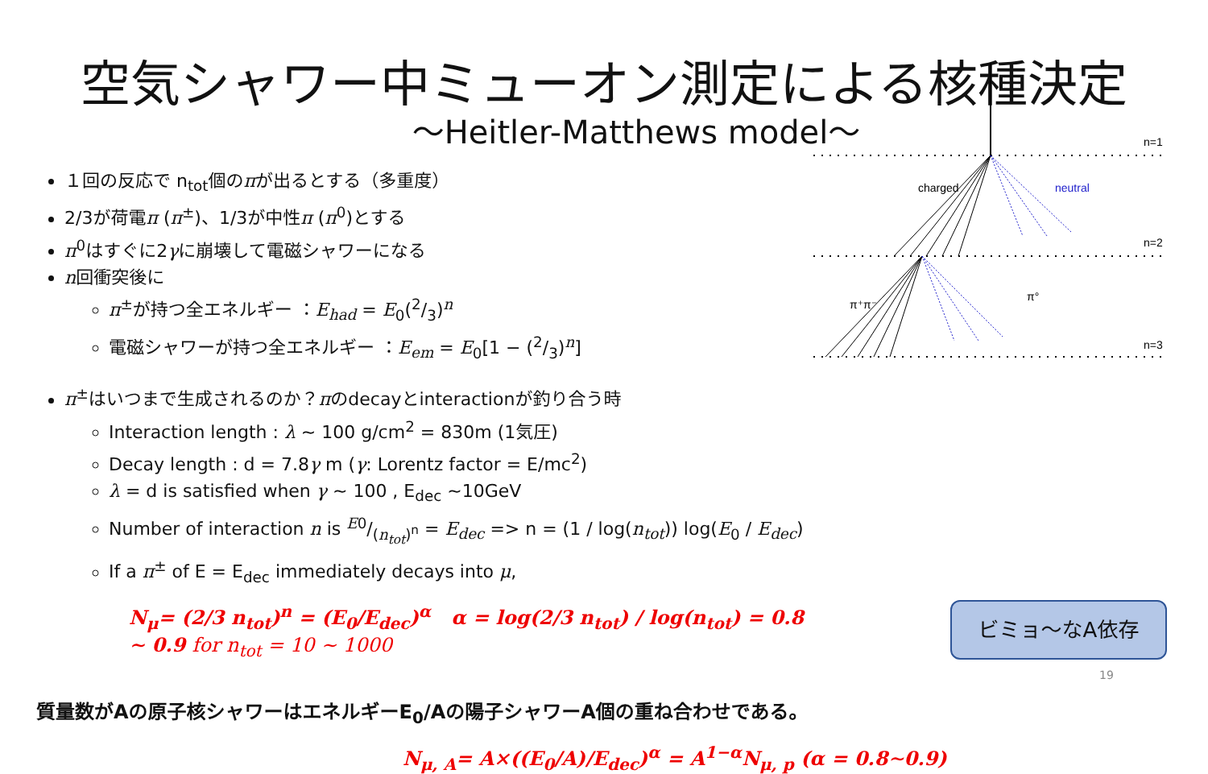空気シャワー中ミューオン測定による核種決定
〜Heitler-Matthews model〜
１回の反応で n<sub>tot</sub>個のπが出るとする（多重度）
2/3が荷電π (π<sup>±</sup>)、1/3が中性π (π<sup>0</sup>)とする
π<sup>0</sup>はすぐに2γに崩壊して電磁シャワーになる
n回衝突後に
π<sup>±</sup>が持つ全エネルギー ：E<sub>had</sub> = E<sub>0</sub>(2/3)<sup>n</sup>
電磁シャワーが持つ全エネルギー ：E<sub>em</sub> = E<sub>0</sub>[1 − (2/3)<sup>n</sup>]
π<sup>±</sup>はいつまで生成されるのか？πのdecayとinteractionが釣り合う時
Interaction length : λ ∼ 100 g/cm<sup>2</sup> = 830m (1気圧)
Decay length : d = 7.8γ m (γ: Lorentz factor = E/mc<sup>2</sup>)
λ = d is satisfied when γ ∼ 100 , E<sub>dec</sub> ∼10GeV
Number of interaction n is E0/(n<sub>tot</sub>)<sup>n</sup> = E<sub>dec</sub> => n = (1 / log(n<sub>tot</sub>)) log(E<sub>0</sub> / E<sub>dec</sub>)
If a π<sup>±</sup> of E = E<sub>dec</sub> immediately decays into μ,
N<sub>μ</sub>= (2/3 n<sub>tot</sub>)<sup>n</sup> = (E<sub>0</sub>/E<sub>dec</sub>)<sup>α</sup> α = log(2/3 n<sub>tot</sub>) / log(n<sub>tot</sub>) = 0.8 ∼ 0.9 for n<sub>tot</sub> = 10 ∼ 1000
n=1
n=2
n=3
charged
neutral
π⁺π⁻
π°
質量数がAの原子核シャワーはエネルギーE<sub>0</sub>/Aの陽子シャワーA個の重ね合わせである。
N<sub>μ, A</sub>= A×((E<sub>0</sub>/A)/E<sub>dec</sub>)<sup>α</sup> = A<sup>1−α</sup>N<sub>μ, p</sub> (α = 0.8∼0.9)
ビミョ〜なA依存
19